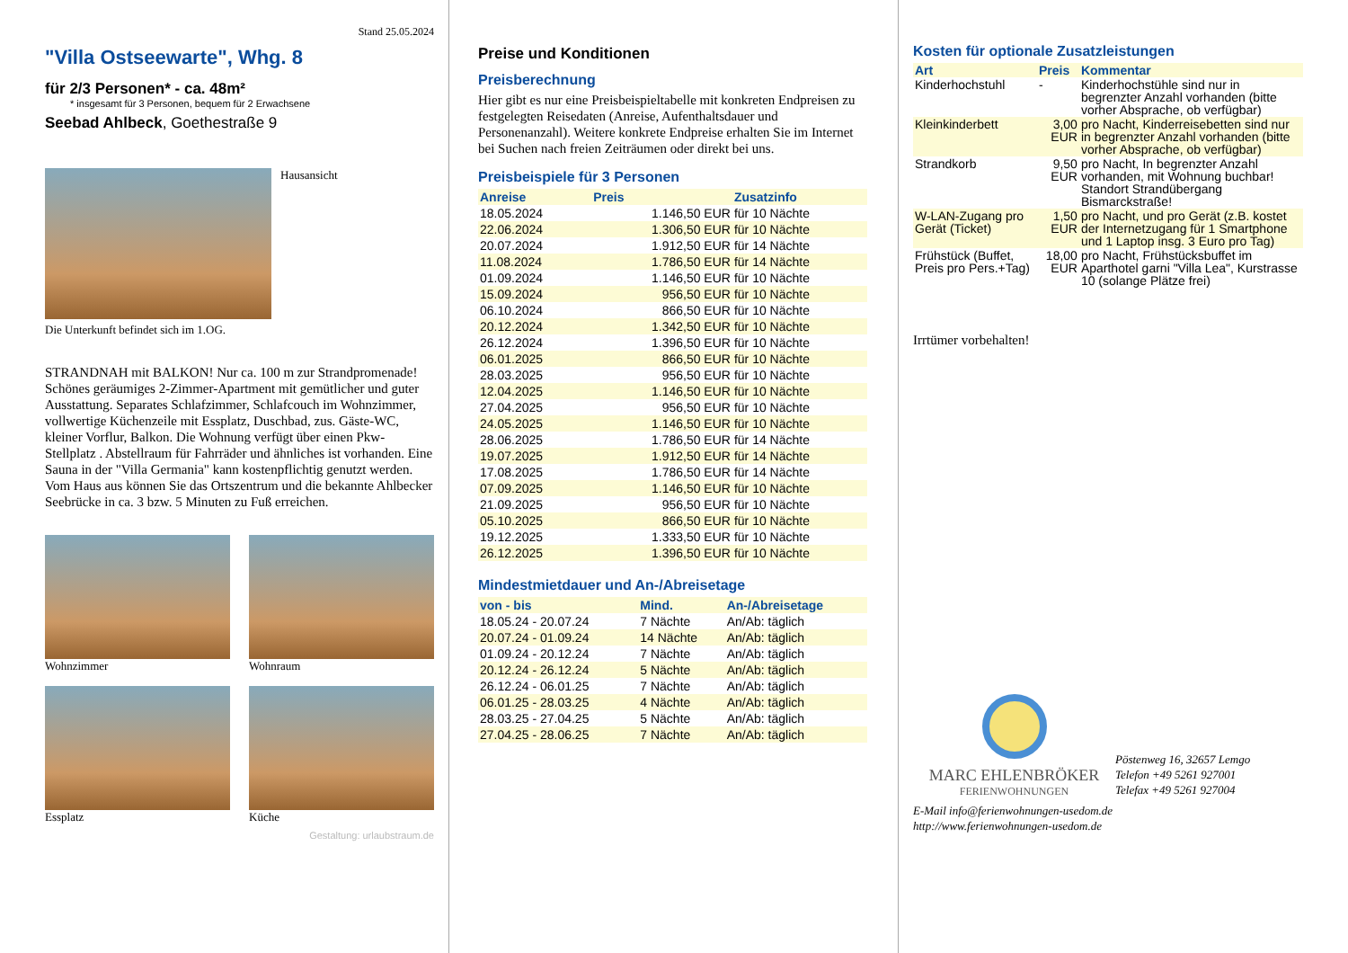Stand 25.05.2024
"Villa Ostseewarte", Whg. 8
für 2/3 Personen* - ca. 48m²
* insgesamt für 3 Personen, bequem für 2 Erwachsene
Seebad Ahlbeck, Goethestraße 9
Hausansicht
Die Unterkunft befindet sich im 1.OG.
STRANDNAH mit BALKON! Nur ca. 100 m zur Strandpromenade! Schönes geräumiges 2-Zimmer-Apartment mit gemütlicher und guter Ausstattung. Separates Schlafzimmer, Schlafcouch im Wohnzimmer, vollwertige Küchenzeile mit Essplatz, Duschbad, zus. Gäste-WC, kleiner Vorflur, Balkon. Die Wohnung verfügt über einen Pkw-Stellplatz . Abstellraum für Fahrräder und ähnliches ist vorhanden. Eine Sauna in der "Villa Germania" kann kostenpflichtig genutzt werden. Vom Haus aus können Sie das Ortszentrum und die bekannte Ahlbecker Seebrücke in ca. 3 bzw. 5 Minuten zu Fuß erreichen.
Wohnzimmer
Wohnraum
Essplatz
Küche
Gestaltung: urlaubstraum.de
Preise und Konditionen
Preisberechnung
Hier gibt es nur eine Preisbeispieltabelle mit konkreten Endpreisen zu festgelegten Reisedaten (Anreise, Aufenthaltsdauer und Personenanzahl). Weitere konkrete Endpreise erhalten Sie im Internet bei Suchen nach freien Zeiträumen oder direkt bei uns.
Preisbeispiele für 3 Personen
| Anreise | Preis | Zusatzinfo |
| --- | --- | --- |
| 18.05.2024 | 1.146,50 EUR | für 10 Nächte |
| 22.06.2024 | 1.306,50 EUR | für 10 Nächte |
| 20.07.2024 | 1.912,50 EUR | für 14 Nächte |
| 11.08.2024 | 1.786,50 EUR | für 14 Nächte |
| 01.09.2024 | 1.146,50 EUR | für 10 Nächte |
| 15.09.2024 | 956,50 EUR | für 10 Nächte |
| 06.10.2024 | 866,50 EUR | für 10 Nächte |
| 20.12.2024 | 1.342,50 EUR | für 10 Nächte |
| 26.12.2024 | 1.396,50 EUR | für 10 Nächte |
| 06.01.2025 | 866,50 EUR | für 10 Nächte |
| 28.03.2025 | 956,50 EUR | für 10 Nächte |
| 12.04.2025 | 1.146,50 EUR | für 10 Nächte |
| 27.04.2025 | 956,50 EUR | für 10 Nächte |
| 24.05.2025 | 1.146,50 EUR | für 10 Nächte |
| 28.06.2025 | 1.786,50 EUR | für 14 Nächte |
| 19.07.2025 | 1.912,50 EUR | für 14 Nächte |
| 17.08.2025 | 1.786,50 EUR | für 14 Nächte |
| 07.09.2025 | 1.146,50 EUR | für 10 Nächte |
| 21.09.2025 | 956,50 EUR | für 10 Nächte |
| 05.10.2025 | 866,50 EUR | für 10 Nächte |
| 19.12.2025 | 1.333,50 EUR | für 10 Nächte |
| 26.12.2025 | 1.396,50 EUR | für 10 Nächte |
Mindestmietdauer und An-/Abreisetage
| von - bis | Mind. | An-/Abreisetage |
| --- | --- | --- |
| 18.05.24 - 20.07.24 | 7 Nächte | An/Ab: täglich |
| 20.07.24 - 01.09.24 | 14 Nächte | An/Ab: täglich |
| 01.09.24 - 20.12.24 | 7 Nächte | An/Ab: täglich |
| 20.12.24 - 26.12.24 | 5 Nächte | An/Ab: täglich |
| 26.12.24 - 06.01.25 | 7 Nächte | An/Ab: täglich |
| 06.01.25 - 28.03.25 | 4 Nächte | An/Ab: täglich |
| 28.03.25 - 27.04.25 | 5 Nächte | An/Ab: täglich |
| 27.04.25 - 28.06.25 | 7 Nächte | An/Ab: täglich |
Kosten für optionale Zusatzleistungen
| Art | Preis | Kommentar |
| --- | --- | --- |
| Kinderhochstuhl | - | Kinderhochstühle sind nur in begrenzter Anzahl vorhanden (bitte vorher Absprache, ob verfügbar) |
| Kleinkinderbett | 3,00 EUR | pro Nacht, Kinderreisebetten sind nur in begrenzter Anzahl vorhanden (bitte vorher Absprache, ob verfügbar) |
| Strandkorb | 9,50 EUR | pro Nacht, In begrenzter Anzahl vorhanden, mit Wohnung buchbar! Standort Strandübergang Bismarckstraße! |
| W-LAN-Zugang pro Gerät (Ticket) | 1,50 EUR | pro Nacht, und pro Gerät (z.B. kostet der Internetzugang für 1 Smartphone und 1 Laptop insg. 3 Euro pro Tag) |
| Frühstück (Buffet, Preis pro Pers.+Tag) | 18,00 EUR | pro Nacht, Frühstücksbuffet im Aparthotel garni "Villa Lea", Kurstrasse 10 (solange Plätze frei) |
Irrtümer vorbehalten!
MARC EHLENBRÖKER
FERIENWOHNUNGEN
Pöstenweg 16, 32657 Lemgo
Telefon +49 5261 927001
Telefax +49 5261 927004
E-Mail info@ferienwohnungen-usedom.de
http://www.ferienwohnungen-usedom.de